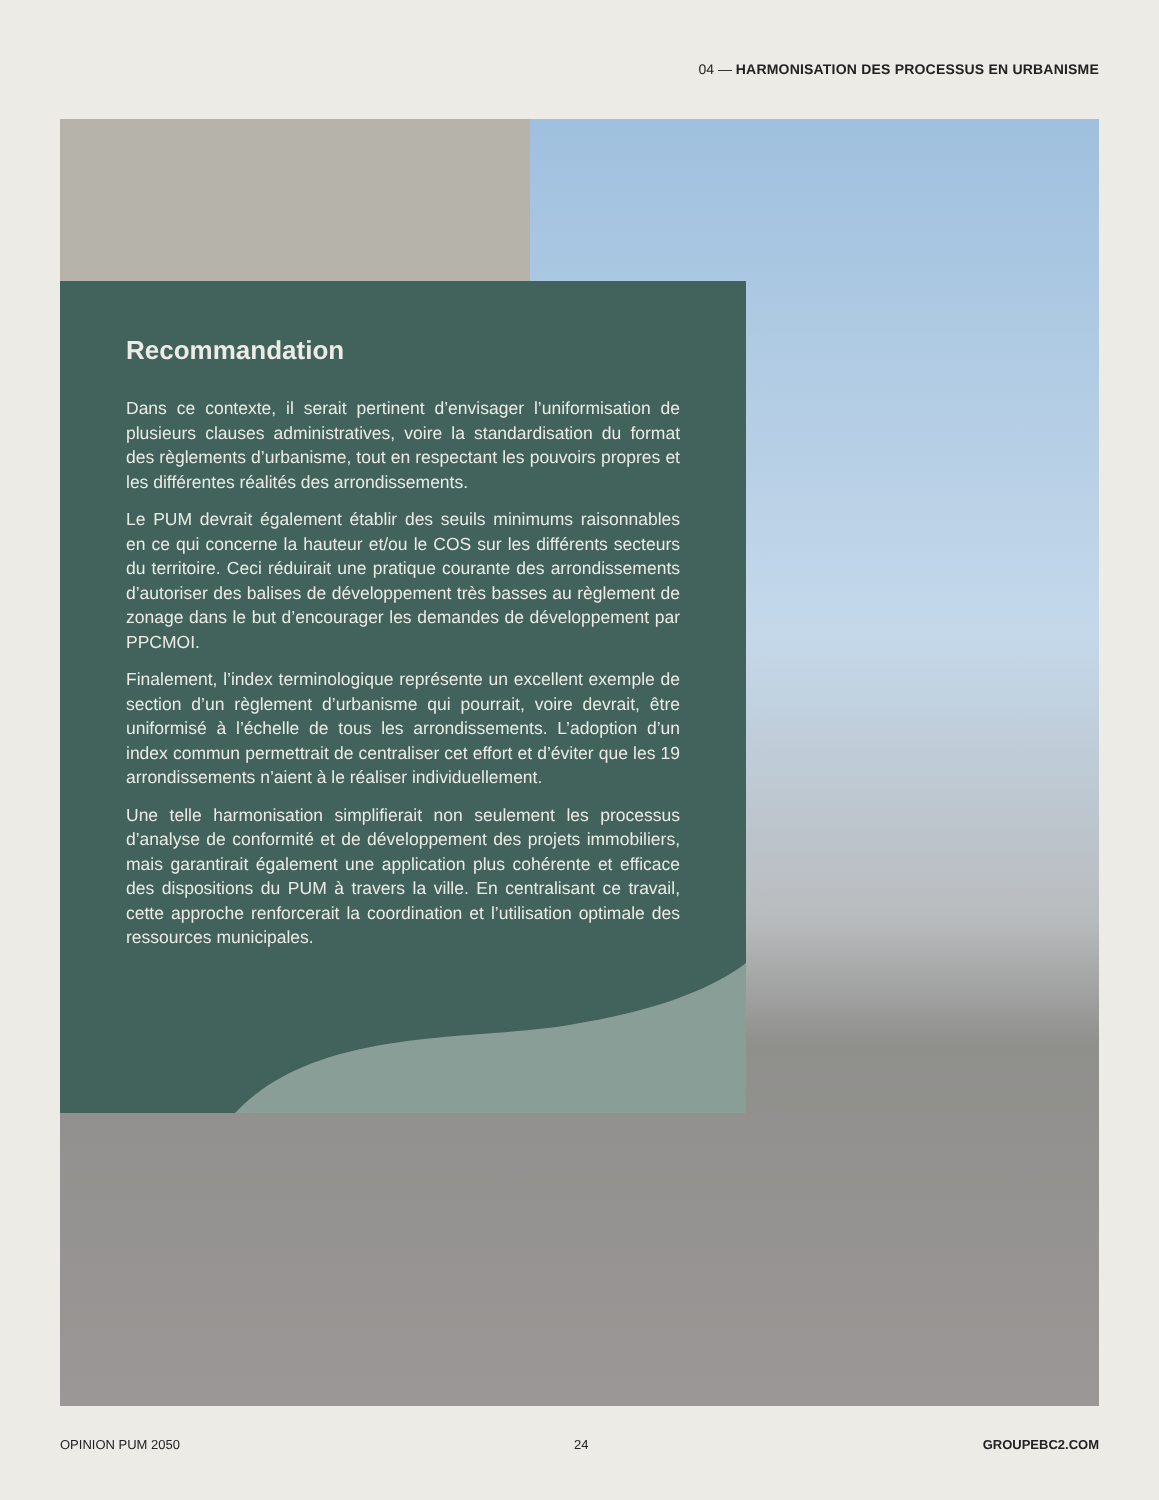04 — HARMONISATION DES PROCESSUS EN URBANISME
Recommandation
Dans ce contexte, il serait pertinent d’envisager l’uniformisation de plusieurs clauses administratives, voire la standardisation du format des règlements d’urbanisme, tout en respectant les pouvoirs propres et les différentes réalités des arrondissements.
Le PUM devrait également établir des seuils minimums raisonnables en ce qui concerne la hauteur et/ou le COS sur les différents secteurs du territoire. Ceci réduirait une pratique courante des arrondissements d’autoriser des balises de développement très basses au règlement de zonage dans le but d’encourager les demandes de développement par PPCMOI.
Finalement, l’index terminologique représente un excellent exemple de section d’un règlement d’urbanisme qui pourrait, voire devrait, être uniformisé à l’échelle de tous les arrondissements. L’adoption d’un index commun permettrait de centraliser cet effort et d’éviter que les 19 arrondissements n’aient à le réaliser individuellement.
Une telle harmonisation simplifierait non seulement les processus d’analyse de conformité et de développement des projets immobiliers, mais garantirait également une application plus cohérente et efficace des dispositions du PUM à travers la ville. En centralisant ce travail, cette approche renforcerait la coordination et l’utilisation optimale des ressources municipales.
OPINION PUM 2050 24 GROUPEBC2.COM